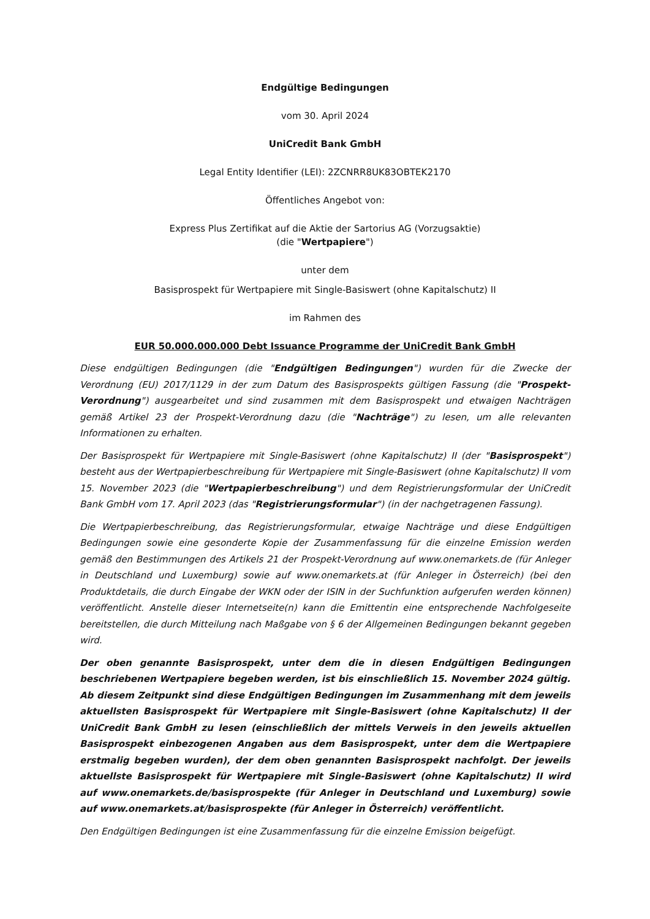Endgültige Bedingungen
vom 30. April 2024
UniCredit Bank GmbH
Legal Entity Identifier (LEI): 2ZCNRR8UK83OBTEK2170
Öffentliches Angebot von:
Express Plus Zertifikat auf die Aktie der Sartorius AG (Vorzugsaktie)
(die "Wertpapiere")
unter dem
Basisprospekt für Wertpapiere mit Single-Basiswert (ohne Kapitalschutz) II
im Rahmen des
EUR 50.000.000.000 Debt Issuance Programme der UniCredit Bank GmbH
Diese endgültigen Bedingungen (die "Endgültigen Bedingungen") wurden für die Zwecke der Verordnung (EU) 2017/1129 in der zum Datum des Basisprospekts gültigen Fassung (die "Prospekt-Verordnung") ausgearbeitet und sind zusammen mit dem Basisprospekt und etwaigen Nachträgen gemäß Artikel 23 der Prospekt-Verordnung dazu (die "Nachträge") zu lesen, um alle relevanten Informationen zu erhalten.
Der Basisprospekt für Wertpapiere mit Single-Basiswert (ohne Kapitalschutz) II (der "Basisprospekt") besteht aus der Wertpapierbeschreibung für Wertpapiere mit Single-Basiswert (ohne Kapitalschutz) II vom 15. November 2023 (die "Wertpapierbeschreibung") und dem Registrierungsformular der UniCredit Bank GmbH vom 17. April 2023 (das "Registrierungsformular") (in der nachgetragenen Fassung).
Die Wertpapierbeschreibung, das Registrierungsformular, etwaige Nachträge und diese Endgültigen Bedingungen sowie eine gesonderte Kopie der Zusammenfassung für die einzelne Emission werden gemäß den Bestimmungen des Artikels 21 der Prospekt-Verordnung auf www.onemarkets.de (für Anleger in Deutschland und Luxemburg) sowie auf www.onemarkets.at (für Anleger in Österreich) (bei den Produktdetails, die durch Eingabe der WKN oder der ISIN in der Suchfunktion aufgerufen werden können) veröffentlicht. Anstelle dieser Internetseite(n) kann die Emittentin eine entsprechende Nachfolgeseite bereitstellen, die durch Mitteilung nach Maßgabe von § 6 der Allgemeinen Bedingungen bekannt gegeben wird.
Der oben genannte Basisprospekt, unter dem die in diesen Endgültigen Bedingungen beschriebenen Wertpapiere begeben werden, ist bis einschließlich 15. November 2024 gültig. Ab diesem Zeitpunkt sind diese Endgültigen Bedingungen im Zusammenhang mit dem jeweils aktuellsten Basisprospekt für Wertpapiere mit Single-Basiswert (ohne Kapitalschutz) II der UniCredit Bank GmbH zu lesen (einschließlich der mittels Verweis in den jeweils aktuellen Basisprospekt einbezogenen Angaben aus dem Basisprospekt, unter dem die Wertpapiere erstmalig begeben wurden), der dem oben genannten Basisprospekt nachfolgt. Der jeweils aktuellste Basisprospekt für Wertpapiere mit Single-Basiswert (ohne Kapitalschutz) II wird auf www.onemarkets.de/basisprospekte (für Anleger in Deutschland und Luxemburg) sowie auf www.onemarkets.at/basisprospekte (für Anleger in Österreich) veröffentlicht.
Den Endgültigen Bedingungen ist eine Zusammenfassung für die einzelne Emission beigefügt.